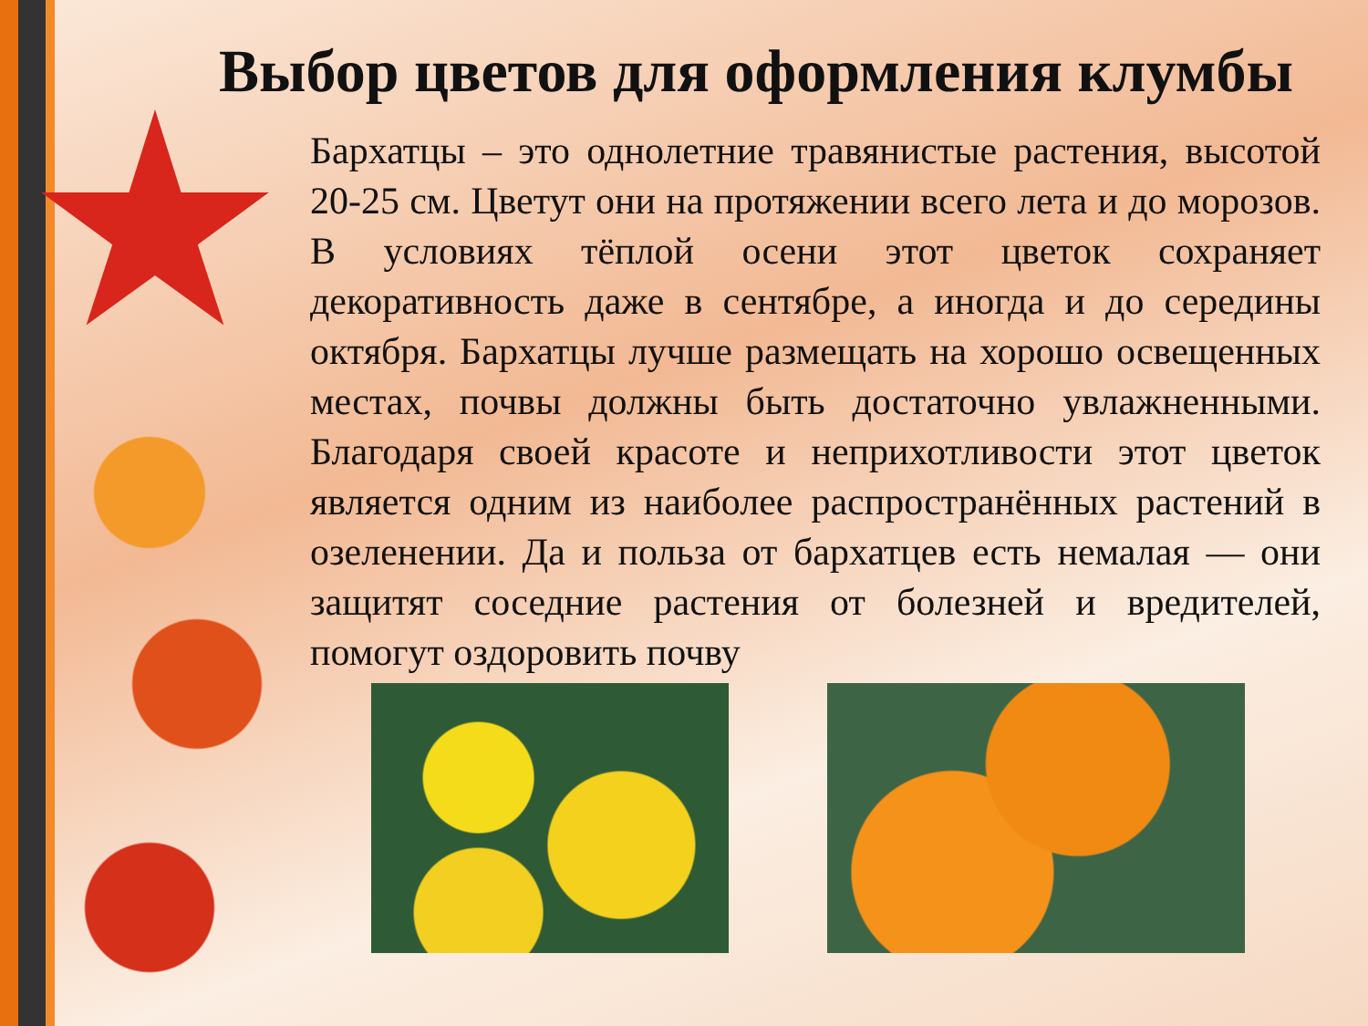Выбор цветов для оформления клумбы
Бархатцы – это однолетние травянистые растения, высотой 20-25 см. Цветут они на протяжении всего лета и до морозов. В условиях тёплой осени этот цветок сохраняет декоративность даже в сентябре, а иногда и до середины октября. Бархатцы лучше размещать на хорошо освещенных местах, почвы должны быть достаточно увлажненными. Благодаря своей красоте и неприхотливости этот цветок является одним из наиболее распространённых растений в озеленении. Да и польза от бархатцев есть немалая — они защитят соседние растения от болезней и вредителей, помогут оздоровить почву